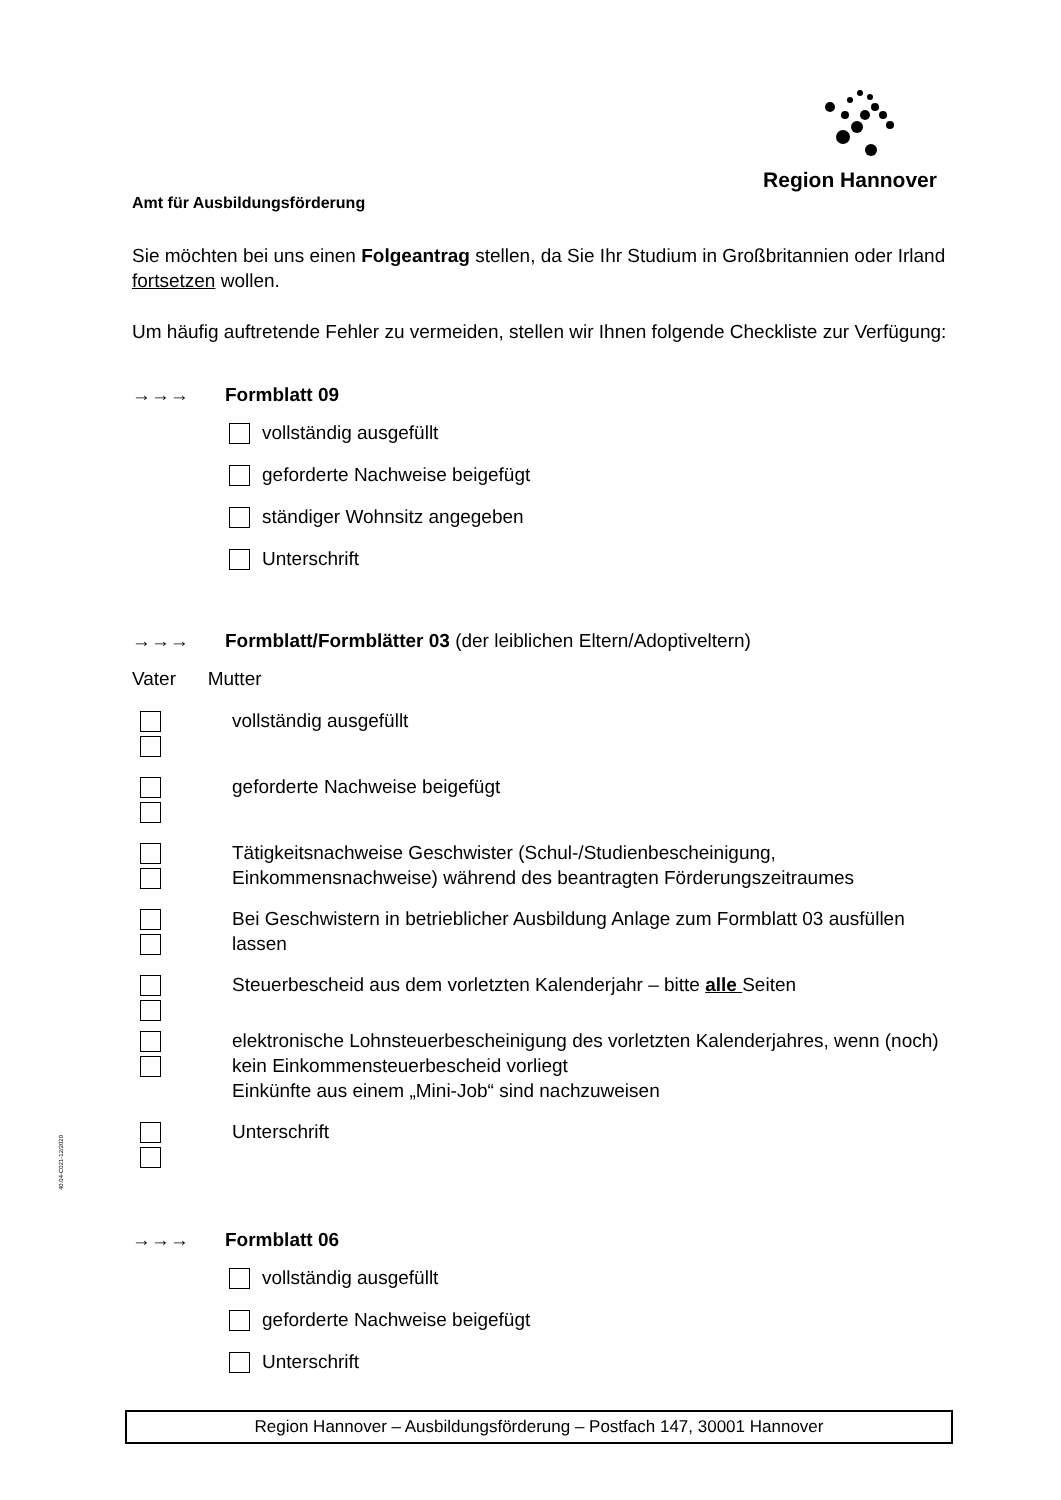Region Hannover
Amt für Ausbildungsförderung
Sie möchten bei uns einen Folgeantrag stellen, da Sie Ihr Studium in Großbritannien oder Irland fortsetzen wollen.
Um häufig auftretende Fehler zu vermeiden, stellen wir Ihnen folgende Checkliste zur Verfügung:
→→→ Formblatt 09
vollständig ausgefüllt
geforderte Nachweise beigefügt
ständiger Wohnsitz angegeben
Unterschrift
→→→ Formblatt/Formblätter 03 (der leiblichen Eltern/Adoptiveltern)
Vater Mutter
vollständig ausgefüllt
geforderte Nachweise beigefügt
Tätigkeitsnachweise Geschwister (Schul-/Studienbescheinigung, Einkommensnachweise) während des beantragten Förderungszeitraumes
Bei Geschwistern in betrieblicher Ausbildung Anlage zum Formblatt 03 ausfüllen lassen
Steuerbescheid aus dem vorletzten Kalenderjahr – bitte alle Seiten
elektronische Lohnsteuerbescheinigung des vorletzten Kalenderjahres, wenn (noch) kein Einkommensteuerbescheid vorliegt
Einkünfte aus einem „Mini-Job“ sind nachzuweisen
Unterschrift
→→→ Formblatt 06
vollständig ausgefüllt
geforderte Nachweise beigefügt
Unterschrift
40.04-C021-12/2020
Region Hannover – Ausbildungsförderung – Postfach 147, 30001 Hannover